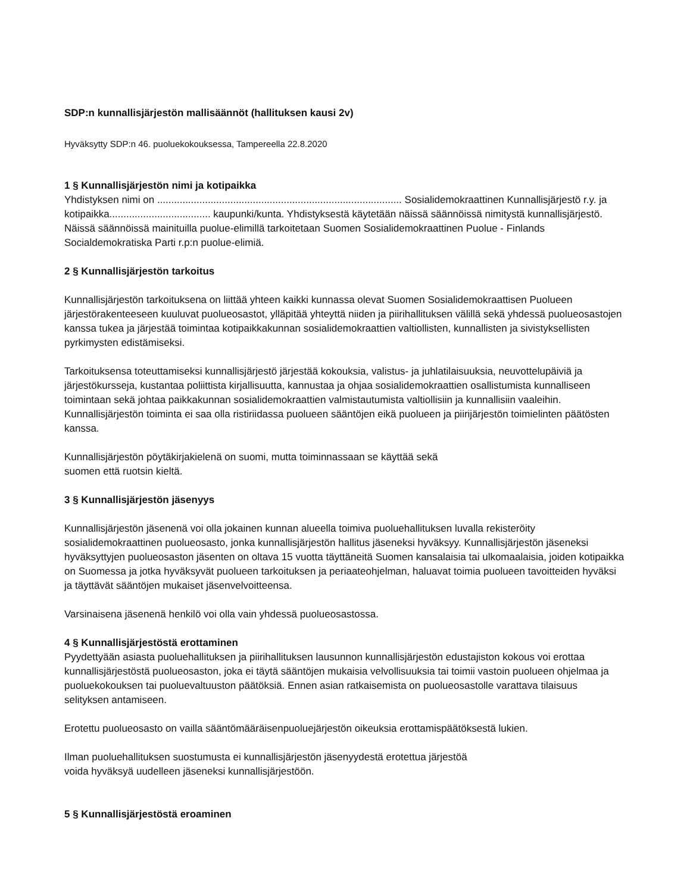SDP:n kunnallisjärjestön mallisäännöt (hallituksen kausi 2v)
Hyväksytty SDP:n 46. puoluekokouksessa, Tampereella 22.8.2020
1 § Kunnallisjärjestön nimi ja kotipaikka
Yhdistyksen nimi on ....................................................................................... Sosialidemokraattinen Kunnallisjärjestö r.y. ja kotipaikka.................................... kaupunki/kunta. Yhdistyksestä käytetään näissä säännöissä nimitystä kunnallisjärjestö. Näissä säännöissä mainituilla puolue-elimillä tarkoitetaan Suomen Sosialidemokraattinen Puolue - Finlands Socialdemokratiska Parti r.p:n puolue-elimiä.
2 § Kunnallisjärjestön tarkoitus
Kunnallisjärjestön tarkoituksena on liittää yhteen kaikki kunnassa olevat Suomen Sosialidemokraattisen Puolueen järjestörakenteeseen kuuluvat puolueosastot, ylläpitää yhteyttä niiden ja piirihallituksen välillä sekä yhdessä puolueosastojen kanssa tukea ja järjestää toimintaa kotipaikkakunnan sosialidemokraattien valtiollisten, kunnallisten ja sivistyksellisten pyrkimysten edistämiseksi.
Tarkoituksensa toteuttamiseksi kunnallisjärjestö järjestää kokouksia, valistus- ja juhlatilaisuuksia, neuvottelupäiviä ja järjestökursseja, kustantaa poliittista kirjallisuutta, kannustaa ja ohjaa sosialidemokraattien osallistumista kunnalliseen toimintaan sekä johtaa paikkakunnan sosialidemokraattien valmistautumista valtiollisiin ja kunnallisiin vaaleihin. Kunnallisjärjestön toiminta ei saa olla ristiriidassa puolueen sääntöjen eikä puolueen ja piirijärjestön toimielinten päätösten kanssa.
Kunnallisjärjestön pöytäkirjakielenä on suomi, mutta toiminnassaan se käyttää sekä
suomen että ruotsin kieltä.
3 § Kunnallisjärjestön jäsenyys
Kunnallisjärjestön jäsenenä voi olla jokainen kunnan alueella toimiva puoluehallituksen luvalla rekisteröity sosialidemokraattinen puolueosasto, jonka kunnallisjärjestön hallitus jäseneksi hyväksyy. Kunnallisjärjestön jäseneksi hyväksyttyjen puolueosaston jäsenten on oltava 15 vuotta täyttäneitä Suomen kansalaisia tai ulkomaalaisia, joiden kotipaikka on Suomessa ja jotka hyväksyvät puolueen tarkoituksen ja periaateohjelman, haluavat toimia puolueen tavoitteiden hyväksi ja täyttävät sääntöjen mukaiset jäsenvelvoitteensa.
Varsinaisena jäsenenä henkilö voi olla vain yhdessä puolueosastossa.
4 § Kunnallisjärjestöstä erottaminen
Pyydettyään asiasta puoluehallituksen ja piirihallituksen lausunnon kunnallisjärjestön edustajiston kokous voi erottaa kunnallisjärjestöstä puolueosaston, joka ei täytä sääntöjen mukaisia velvollisuuksia tai toimii vastoin puolueen ohjelmaa ja puoluekokouksen tai puoluevaltuuston päätöksiä. Ennen asian ratkaisemista on puolueosastolle varattava tilaisuus selityksen antamiseen.
Erotettu puolueosasto on vailla sääntömääräisenpuoluejärjestön oikeuksia erottamispäätöksestä lukien.
Ilman puoluehallituksen suostumusta ei kunnallisjärjestön jäsenyydestä erotettua järjestöä
voida hyväksyä uudelleen jäseneksi kunnallisjärjestöön.
5 § Kunnallisjärjestöstä eroaminen